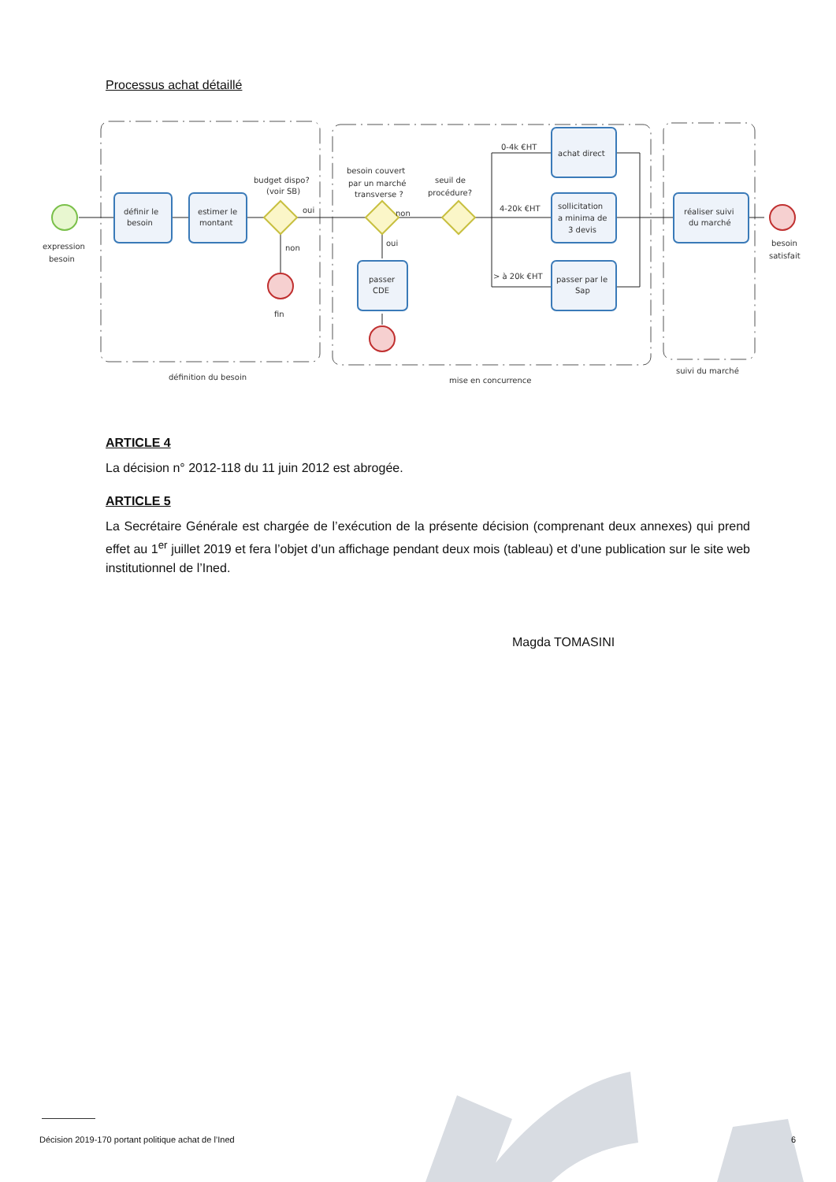Processus achat détaillé
expression
besoin
définir le
besoin
estimer le
montant
budget dispo?
(voir SB)
oui
non
fin
besoin couvert
par un marché
transverse ?
non
oui
passer
CDE
seuil de
procédure?
0-4k €HT
4-20k €HT
> à 20k €HT
achat direct
sollicitation
a minima de
3 devis
passer par le
Sap
réaliser suivi
du marché
besoin
satisfait
définition du besoin
mise en concurrence
suivi du marché
ARTICLE 4
La décision n° 2012-118 du 11 juin 2012 est abrogée.
ARTICLE 5
La Secrétaire Générale est chargée de l’exécution de la présente décision (comprenant deux annexes) qui prend effet au 1<sup>er</sup> juillet 2019 et fera l’objet d’un affichage pendant deux mois (tableau) et d’une publication sur le site web institutionnel de l’Ined.
Magda TOMASINI
Décision 2019-170 portant politique achat de l’Ined 6